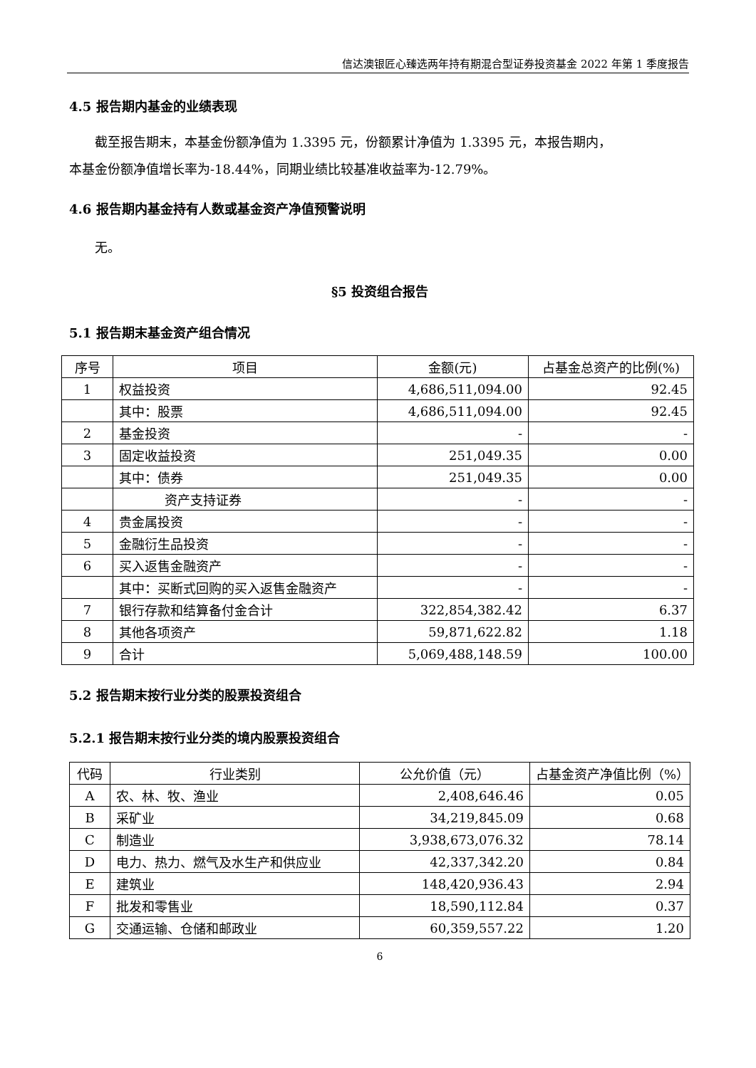信达澳银匠心臻选两年持有期混合型证券投资基金 2022 年第 1 季度报告
4.5 报告期内基金的业绩表现
截至报告期末，本基金份额净值为 1.3395 元，份额累计净值为 1.3395 元，本报告期内，
本基金份额净值增长率为-18.44%，同期业绩比较基准收益率为-12.79%。
4.6 报告期内基金持有人数或基金资产净值预警说明
无。
§5 投资组合报告
5.1 报告期末基金资产组合情况
| 序号 | 项目 | 金额(元) | 占基金总资产的比例(%) |
| --- | --- | --- | --- |
| 1 | 权益投资 | 4,686,511,094.00 | 92.45 |
| | 其中：股票 | 4,686,511,094.00 | 92.45 |
| 2 | 基金投资 | - | - |
| 3 | 固定收益投资 | 251,049.35 | 0.00 |
| | 其中：债券 | 251,049.35 | 0.00 |
| | 资产支持证券 | - | - |
| 4 | 贵金属投资 | - | - |
| 5 | 金融衍生品投资 | - | - |
| 6 | 买入返售金融资产 | - | - |
| | 其中：买断式回购的买入返售金融资产 | - | - |
| 7 | 银行存款和结算备付金合计 | 322,854,382.42 | 6.37 |
| 8 | 其他各项资产 | 59,871,622.82 | 1.18 |
| 9 | 合计 | 5,069,488,148.59 | 100.00 |
5.2 报告期末按行业分类的股票投资组合
5.2.1 报告期末按行业分类的境内股票投资组合
| 代码 | 行业类别 | 公允价值（元） | 占基金资产净值比例（%） |
| --- | --- | --- | --- |
| A | 农、林、牧、渔业 | 2,408,646.46 | 0.05 |
| B | 采矿业 | 34,219,845.09 | 0.68 |
| C | 制造业 | 3,938,673,076.32 | 78.14 |
| D | 电力、热力、燃气及水生产和供应业 | 42,337,342.20 | 0.84 |
| E | 建筑业 | 148,420,936.43 | 2.94 |
| F | 批发和零售业 | 18,590,112.84 | 0.37 |
| G | 交通运输、仓储和邮政业 | 60,359,557.22 | 1.20 |
6